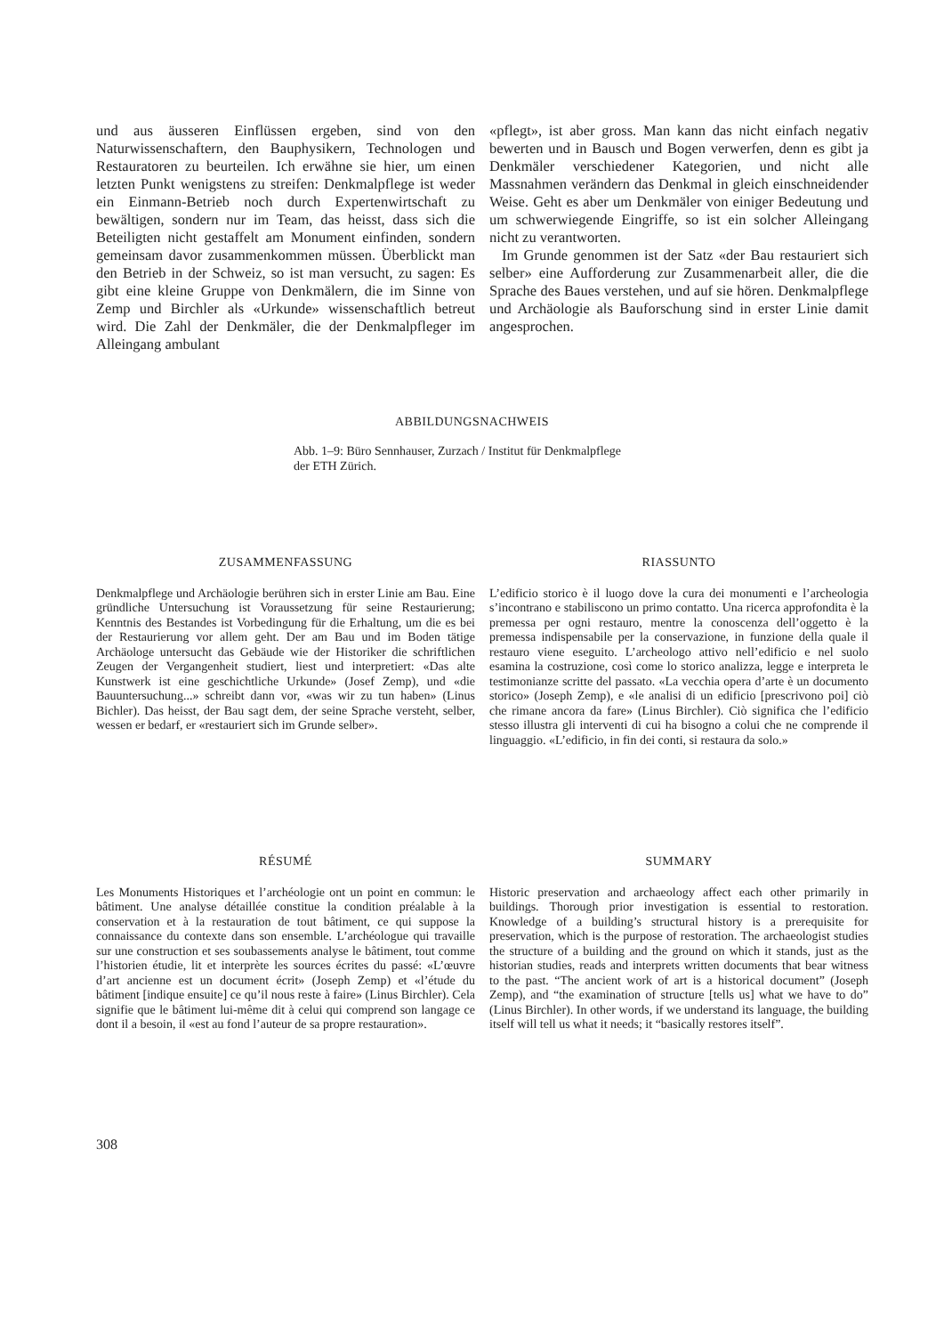und aus äusseren Einflüssen ergeben, sind von den Naturwissenschaftern, den Bauphysikern, Technologen und Restauratoren zu beurteilen. Ich erwähne sie hier, um einen letzten Punkt wenigstens zu streifen: Denkmalpflege ist weder ein Einmann-Betrieb noch durch Expertenwirtschaft zu bewältigen, sondern nur im Team, das heisst, dass sich die Beteiligten nicht gestaffelt am Monument einfinden, sondern gemeinsam davor zusammenkommen müssen. Überblickt man den Betrieb in der Schweiz, so ist man versucht, zu sagen: Es gibt eine kleine Gruppe von Denkmälern, die im Sinne von Zemp und Birchler als «Urkunde» wissenschaftlich betreut wird. Die Zahl der Denkmäler, die der Denkmalpfleger im Alleingang ambulant
«pflegt», ist aber gross. Man kann das nicht einfach negativ bewerten und in Bausch und Bogen verwerfen, denn es gibt ja Denkmäler verschiedener Kategorien, und nicht alle Massnahmen verändern das Denkmal in gleich einschneidender Weise. Geht es aber um Denkmäler von einiger Bedeutung und um schwerwiegende Eingriffe, so ist ein solcher Alleingang nicht zu verantworten.
Im Grunde genommen ist der Satz «der Bau restauriert sich selber» eine Aufforderung zur Zusammenarbeit aller, die die Sprache des Baues verstehen, und auf sie hören. Denkmalpflege und Archäologie als Bauforschung sind in erster Linie damit angesprochen.
ABBILDUNGSNACHWEIS
Abb. 1–9: Büro Sennhauser, Zurzach / Institut für Denkmalpflege
der ETH Zürich.
ZUSAMMENFASSUNG
Denkmalpflege und Archäologie berühren sich in erster Linie am Bau. Eine gründliche Untersuchung ist Voraussetzung für seine Restaurierung; Kenntnis des Bestandes ist Vorbedingung für die Erhaltung, um die es bei der Restaurierung vor allem geht. Der am Bau und im Boden tätige Archäologe untersucht das Gebäude wie der Historiker die schriftlichen Zeugen der Vergangenheit studiert, liest und interpretiert: «Das alte Kunstwerk ist eine geschichtliche Urkunde» (Josef Zemp), und «die Bauuntersuchung...» schreibt dann vor, «was wir zu tun haben» (Linus Bichler). Das heisst, der Bau sagt dem, der seine Sprache versteht, selber, wessen er bedarf, er «restauriert sich im Grunde selber».
RIASSUNTO
L’edificio storico è il luogo dove la cura dei monumenti e l’archeologia s’incontrano e stabiliscono un primo contatto. Una ricerca approfondita è la premessa per ogni restauro, mentre la conoscenza dell’oggetto è la premessa indispensabile per la conservazione, in funzione della quale il restauro viene eseguito. L’archeologo attivo nell’edificio e nel suolo esamina la costruzione, così come lo storico analizza, legge e interpreta le testimonianze scritte del passato. «La vecchia opera d’arte è un documento storico» (Joseph Zemp), e «le analisi di un edificio [prescrivono poi] ciò che rimane ancora da fare» (Linus Birchler). Ciò significa che l’edificio stesso illustra gli interventi di cui ha bisogno a colui che ne comprende il linguaggio. «L’edificio, in fin dei conti, si restaura da solo.»
RÉSUMÉ
Les Monuments Historiques et l’archéologie ont un point en commun: le bâtiment. Une analyse détaillée constitue la condition préalable à la conservation et à la restauration de tout bâtiment, ce qui suppose la connaissance du contexte dans son ensemble. L’archéologue qui travaille sur une construction et ses soubassements analyse le bâtiment, tout comme l’historien étudie, lit et interprète les sources écrites du passé: «L’œuvre d’art ancienne est un document écrit» (Joseph Zemp) et «l’étude du bâtiment [indique ensuite] ce qu’il nous reste à faire» (Linus Birchler). Cela signifie que le bâtiment lui-même dit à celui qui comprend son langage ce dont il a besoin, il «est au fond l’auteur de sa propre restauration».
SUMMARY
Historic preservation and archaeology affect each other primarily in buildings. Thorough prior investigation is essential to restoration. Knowledge of a building’s structural history is a prerequisite for preservation, which is the purpose of restoration. The archaeologist studies the structure of a building and the ground on which it stands, just as the historian studies, reads and interprets written documents that bear witness to the past. “The ancient work of art is a historical document” (Joseph Zemp), and “the examination of structure [tells us] what we have to do” (Linus Birchler). In other words, if we understand its language, the building itself will tell us what it needs; it “basically restores itself”.
308